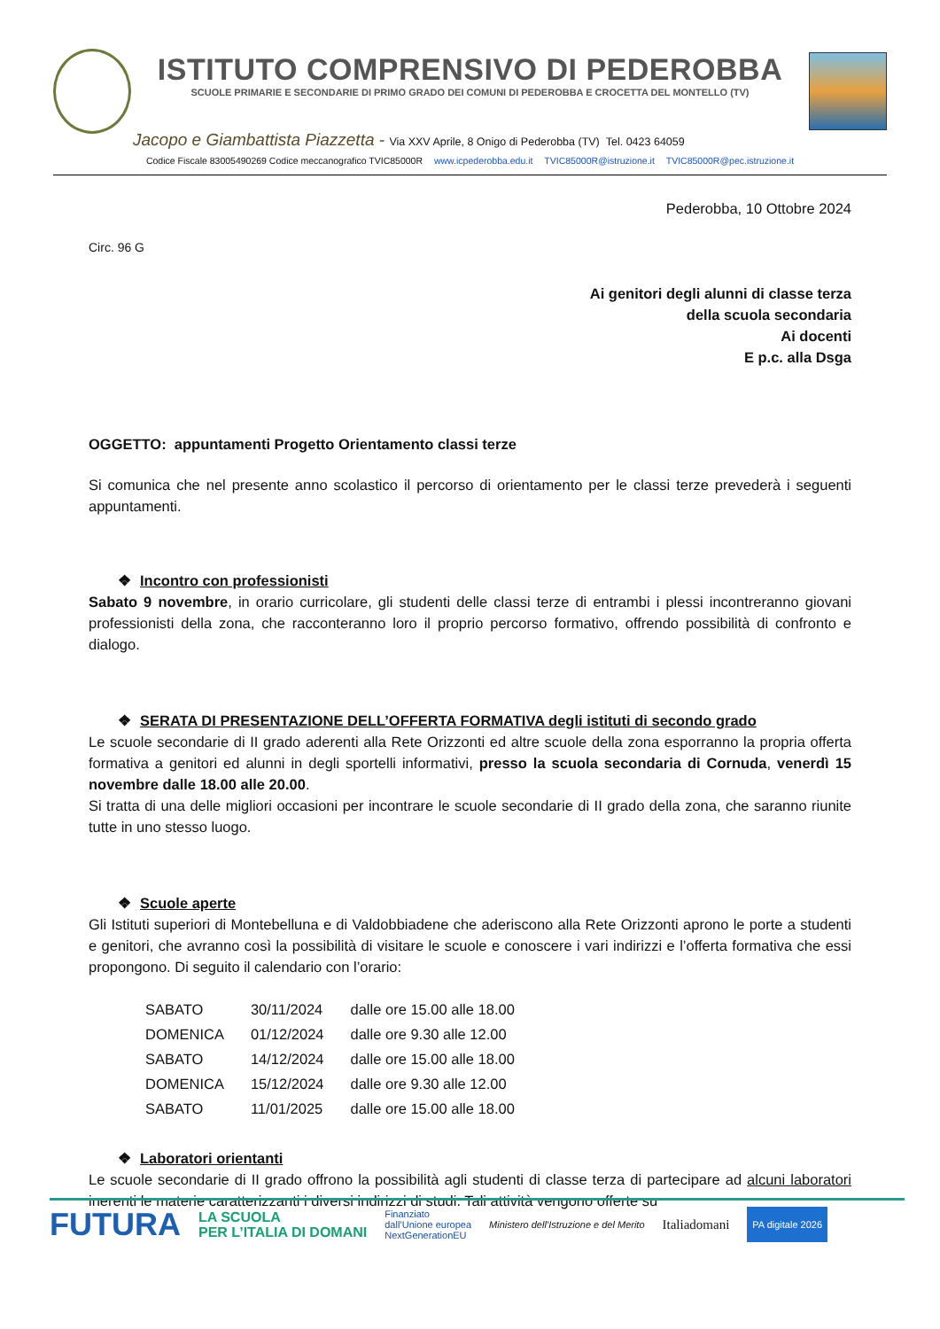ISTITUTO COMPRENSIVO DI PEDEROBBA
SCUOLE PRIMARIE E SECONDARIE DI PRIMO GRADO DEI COMUNI DI PEDEROBBA E CROCETTA DEL MONTELLO (TV)
Jacopo e Giambattista Piazzetta - Via XXV Aprile, 8 Onigo di Pederobba (TV) Tel. 0423 64059
Codice Fiscale 83005490269 Codice meccanografico TVIC85000R www.icpederobba.edu.it TVIC85000R@istruzione.it TVIC85000R@pec.istruzione.it
Pederobba, 10 Ottobre 2024
Circ. 96 G
Ai genitori degli alunni di classe terza
della scuola secondaria
Ai docenti
E p.c. alla Dsga
OGGETTO: appuntamenti Progetto Orientamento classi terze
Si comunica che nel presente anno scolastico il percorso di orientamento per le classi terze prevederà i seguenti appuntamenti.
❖ Incontro con professionisti
Sabato 9 novembre, in orario curricolare, gli studenti delle classi terze di entrambi i plessi incontreranno giovani professionisti della zona, che racconteranno loro il proprio percorso formativo, offrendo possibilità di confronto e dialogo.
❖ SERATA DI PRESENTAZIONE DELL’OFFERTA FORMATIVA degli istituti di secondo grado
Le scuole secondarie di II grado aderenti alla Rete Orizzonti ed altre scuole della zona esporranno la propria offerta formativa a genitori ed alunni in degli sportelli informativi, presso la scuola secondaria di Cornuda, venerdì 15 novembre dalle 18.00 alle 20.00.
Si tratta di una delle migliori occasioni per incontrare le scuole secondarie di II grado della zona, che saranno riunite tutte in uno stesso luogo.
❖ Scuole aperte
Gli Istituti superiori di Montebelluna e di Valdobbiadene che aderiscono alla Rete Orizzonti aprono le porte a studenti e genitori, che avranno così la possibilità di visitare le scuole e conoscere i vari indirizzi e l’offerta formativa che essi propongono. Di seguito il calendario con l’orario:
| SABATO | 30/11/2024 | dalle ore 15.00 alle 18.00 |
| DOMENICA | 01/12/2024 | dalle ore 9.30 alle 12.00 |
| SABATO | 14/12/2024 | dalle ore 15.00 alle 18.00 |
| DOMENICA | 15/12/2024 | dalle ore 9.30 alle 12.00 |
| SABATO | 11/01/2025 | dalle ore 15.00 alle 18.00 |
❖ Laboratori orientanti
Le scuole secondarie di II grado offrono la possibilità agli studenti di classe terza di partecipare ad alcuni laboratori inerenti le materie caratterizzanti i diversi indirizzi di studi. Tali attività vengono offerte su
FUTURA LA SCUOLA
PER L’ITALIA DI DOMANI Finanziato
dall’Unione europea
NextGenerationEU Ministero dell’Istruzione e del Merito Italiadomani PA digitale 2026